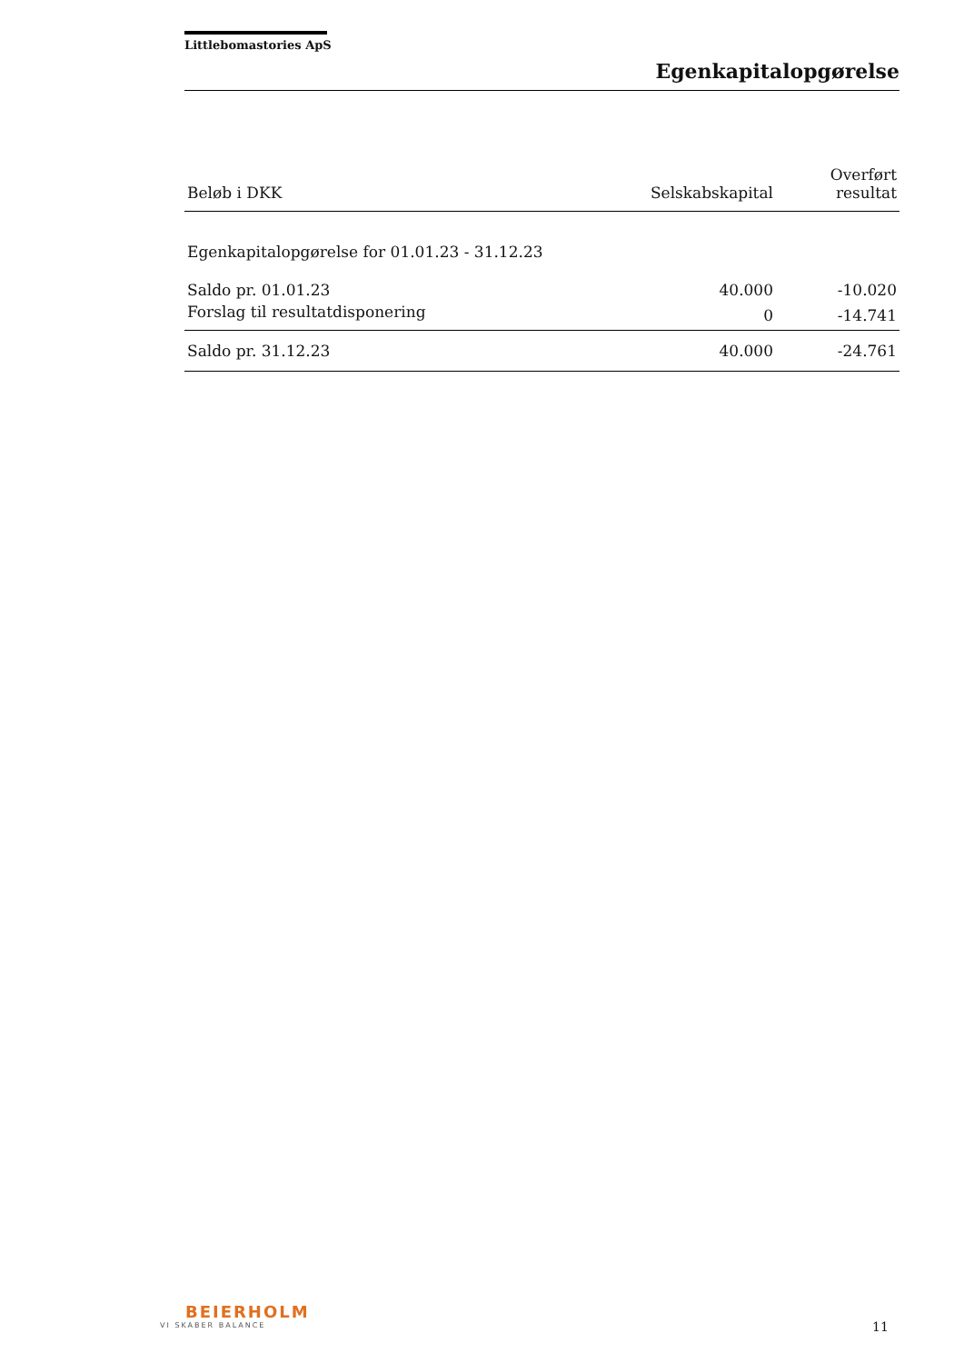Littlebomastories ApS
Egenkapitalopgørelse
| Beløb i DKK | Selskabskapital | Overført resultat |
| --- | --- | --- |
| Egenkapitalopgørelse for 01.01.23 - 31.12.23 | | |
| Saldo pr. 01.01.23 | 40.000 | -10.020 |
| Forslag til resultatdisponering | 0 | -14.741 |
| Saldo pr. 31.12.23 | 40.000 | -24.761 |
BEIERHOLM
VI SKABER BALANCE
11